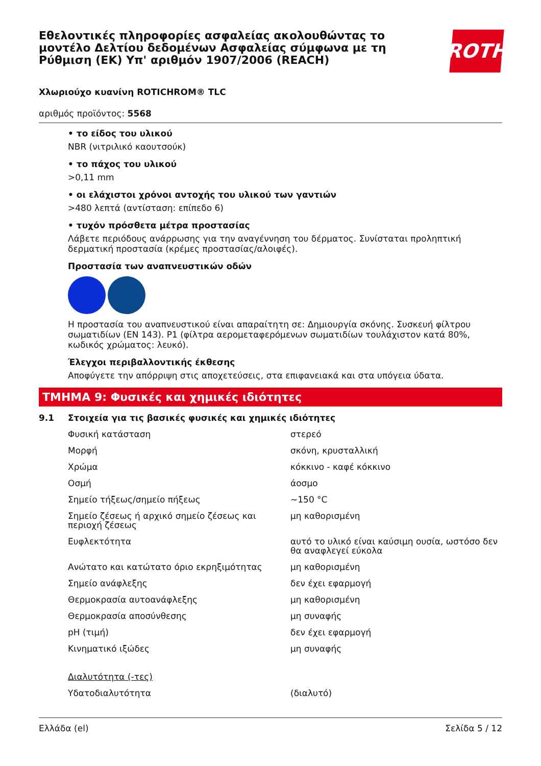Εθελοντικές πληροφορίες ασφαλείας ακολουθώντας το μοντέλο Δελτίου δεδομένων Ασφαλείας σύμφωνα με τη Ρύθμιση (ΕΚ) Υπ' αριθμόν 1907/2006 (REACH)
ROTH
Χλωριούχο κυανίνη ROTICHROM® TLC
αριθμός προϊόντος: 5568
• το είδος του υλικού
NBR (νιτριλικό καουτσούκ)
• το πάχος του υλικού
>0,11 mm
• οι ελάχιστοι χρόνοι αντοχής του υλικού των γαντιών
>480 λεπτά (αντίσταση: επίπεδο 6)
• τυχόν πρόσθετα μέτρα προστασίας
Λάβετε περιόδους ανάρρωσης για την αναγέννηση του δέρματος. Συνίσταται προληπτική δερματική προστασία (κρέμες προστασίας/αλοιφές).
Προστασία των αναπνευστικών οδών
Η προστασία του αναπνευστικού είναι απαραίτητη σε: Δημιουργία σκόνης. Συσκευή φίλτρου σωματιδίων (EN 143). P1 (φίλτρα αερομεταφερόμενων σωματιδίων τουλάχιστον κατά 80%, κωδικός χρώματος: λευκό).
Έλεγχοι περιβαλλοντικής έκθεσης
Αποφύγετε την απόρριψη στις αποχετεύσεις, στα επιφανειακά και στα υπόγεια ύδατα.
ΤΜΗΜΑ 9: Φυσικές και χημικές ιδιότητες
9.1 Στοιχεία για τις βασικές φυσικές και χημικές ιδιότητες
| Φυσική κατάσταση | στερεό |
| Μορφή | σκόνη, κρυσταλλική |
| Χρώμα | κόκκινο - καφέ κόκκινο |
| Οσμή | άοσμο |
| Σημείο τήξεως/σημείο πήξεως | ~150 °C |
| Σημείο ζέσεως ή αρχικό σημείο ζέσεως και περιοχή ζέσεως | μη καθορισμένη |
| Ευφλεκτότητα | αυτό το υλικό είναι καύσιμη ουσία, ωστόσο δεν θα αναφλεγεί εύκολα |
| Ανώτατο και κατώτατο όριο εκρηξιμότητας | μη καθορισμένη |
| Σημείο ανάφλεξης | δεν έχει εφαρμογή |
| Θερμοκρασία αυτοανάφλεξης | μη καθορισμένη |
| Θερμοκρασία αποσύνθεσης | μη συναφής |
| pH (τιμή) | δεν έχει εφαρμογή |
| Κινηματικό ιξώδες | μη συναφής |
| Διαλυτότητα (-τες) | |
| Υδατοδιαλυτότητα | (διαλυτό) |
Ελλάδα (el) Σελίδα 5 / 12